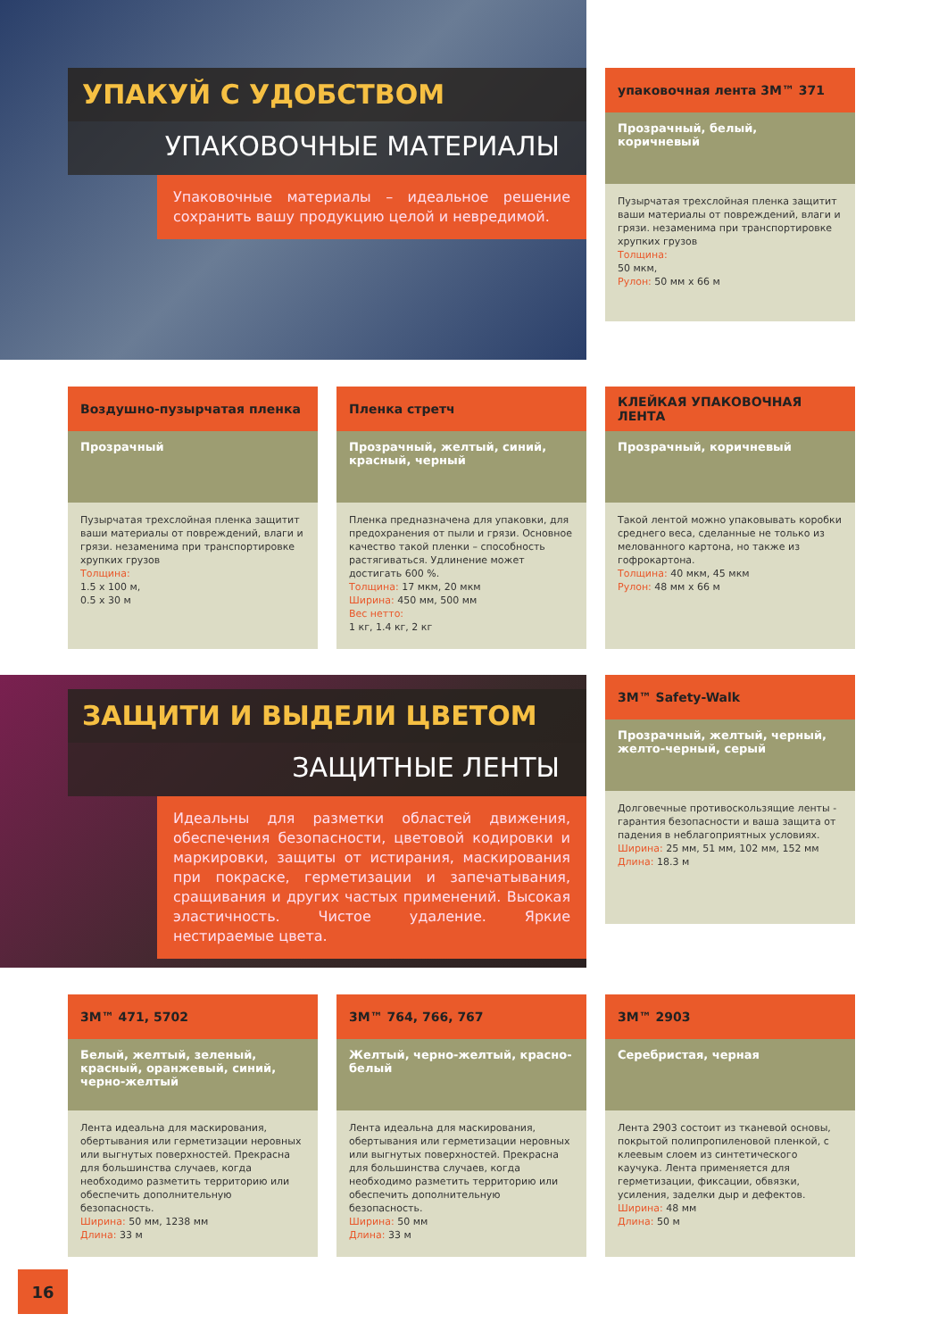УПАКУЙ С УДОБСТВОМ
УПАКОВОЧНЫЕ МАТЕРИАЛЫ
Упаковочные материалы – идеальное решение сохранить вашу продукцию целой и невредимой.
упаковочная лента 3M™ 371
Прозрачный, белый, коричневый
Пузырчатая трехслойная пленка защитит ваши материалы от повреждений, влаги и грязи. незаменима при транспортировке хрупких грузов
Толщина:
50 мкм,
Рулон: 50 мм х 66 м
Воздушно-пузырчатая пленка
Прозрачный
Пузырчатая трехслойная пленка защитит ваши материалы от повреждений, влаги и грязи. незаменима при транспортировке хрупких грузов
Толщина:
1.5 х 100 м,
0.5 х 30 м
Пленка стретч
Прозрачный, желтый, синий, красный, черный
Пленка предназначена для упаковки, для предохранения от пыли и грязи. Основное качество такой пленки – способность растягиваться. Удлинение может достигать 600 %.
Толщина: 17 мкм, 20 мкм
Ширина: 450 мм, 500 мм
Вес нетто:
1 кг, 1.4 кг, 2 кг
КЛЕЙКАЯ УПАКОВОЧНАЯ ЛЕНТА
Прозрачный, коричневый
Такой лентой можно упаковывать коробки среднего веса, сделанные не только из мелованного картона, но также из гофрокартона.
Толщина: 40 мкм, 45 мкм
Рулон: 48 мм х 66 м
ЗАЩИТИ И ВЫДЕЛИ ЦВЕТОМ
ЗАЩИТНЫЕ ЛЕНТЫ
Идеальны для разметки областей движения, обеспечения безопасности, цветовой кодировки и маркировки, защиты от истирания, маскирования при покраске, герметизации и запечатывания, сращивания и других частых применений. Высокая эластичность. Чистое удаление. Яркие нестираемые цвета.
3M™ Safety-Walk
Прозрачный, желтый, черный, желто-черный, серый
Долговечные противоскользящие ленты - гарантия безопасности и ваша защита от падения в неблагоприятных условиях.
Ширина: 25 мм, 51 мм, 102 мм, 152 мм
Длина: 18.3 м
3M™ 471, 5702
Белый, желтый, зеленый, красный, оранжевый, синий, черно-желтый
Лента идеальна для маскирования, обертывания или герметизации неровных или выгнутых поверхностей. Прекрасна для большинства случаев, когда необходимо разметить территорию или обеспечить дополнительную безопасность.
Ширина: 50 мм, 1238 мм
Длина: 33 м
3M™ 764, 766, 767
Желтый, черно-желтый, красно-белый
Лента идеальна для маскирования, обертывания или герметизации неровных или выгнутых поверхностей. Прекрасна для большинства случаев, когда необходимо разметить территорию или обеспечить дополнительную безопасность.
Ширина: 50 мм
Длина: 33 м
3M™ 2903
Серебристая, черная
Лента 2903 состоит из тканевой основы, покрытой полипропиленовой пленкой, с клеевым слоем из синтетического каучука. Лента применяется для герметизации, фиксации, обвязки, усиления, заделки дыр и дефектов.
Ширина: 48 мм
Длина: 50 м
16